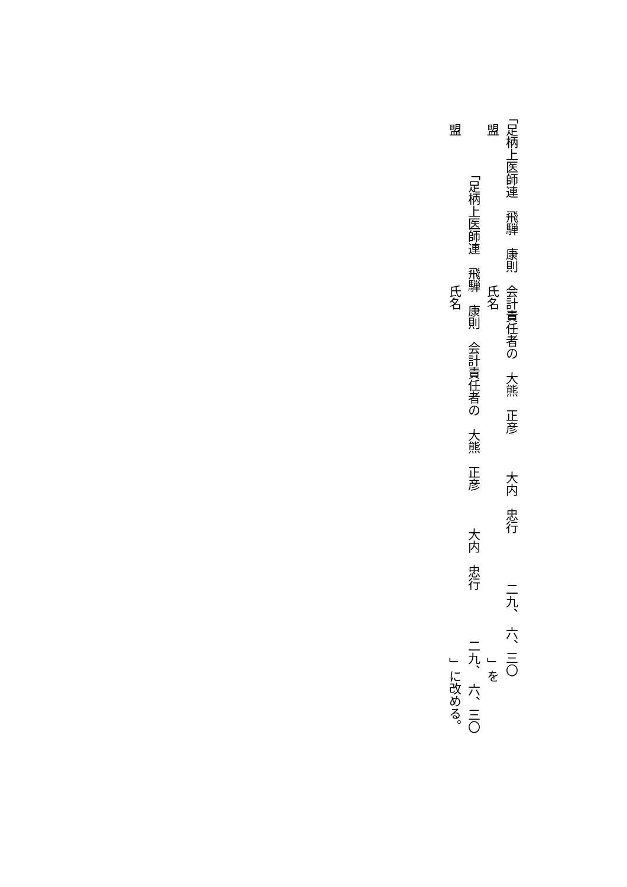「足柄上医師連　飛騨　康則　会計責任者の　大熊　正彦　　　大内　忠行　　　　二九、　六、三〇
　盟　　　　　　　　　　　　氏名　　　　　　　　　　　　　　　　　　　　　　　　　　　　」を
「足柄上医師連　飛騨　康則　会計責任者の　大熊　正彦　　　大内　忠行　　　　二九、　六、三〇
　盟　　　　　　　　　　　　氏名　　　　　　　　　　　　　　　　　　　　　　　　　　　　」に改める。